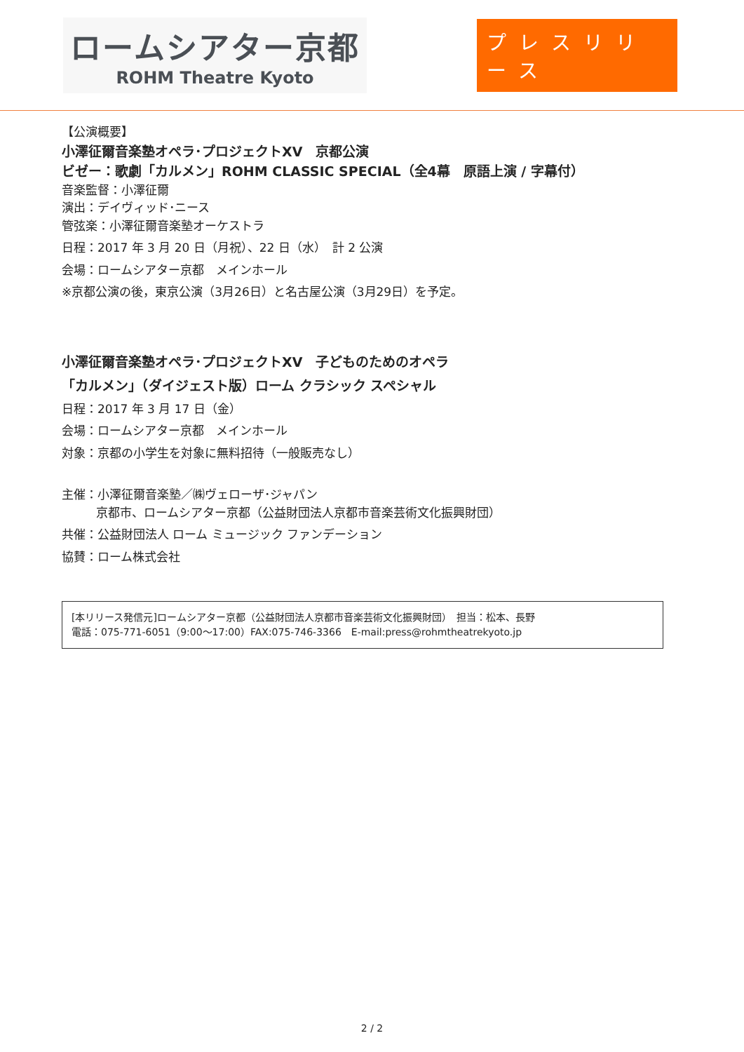ロームシアター京都
ROHM Theatre Kyoto
プレスリリース
【公演概要】
小澤征爾音楽塾オペラ･プロジェクトⅩⅤ　京都公演
ビゼー：歌劇「カルメン」ROHM CLASSIC SPECIAL（全4幕　原語上演 / 字幕付）
音楽監督：小澤征爾
演出：デイヴィッド･ニース
管弦楽：小澤征爾音楽塾オーケストラ
日程：2017 年 3 月 20 日（月祝）、22 日（水）　計 2 公演
会場：ロームシアター京都　メインホール
※京都公演の後，東京公演（3月26日）と名古屋公演（3月29日）を予定。
小澤征爾音楽塾オペラ･プロジェクトⅩⅤ　子どものためのオペラ
「カルメン」（ダイジェスト版）ローム クラシック スペシャル
日程：2017 年 3 月 17 日（金）
会場：ロームシアター京都　メインホール
対象：京都の小学生を対象に無料招待（一般販売なし）
主催：小澤征爾音楽塾／㈱ヴェローザ･ジャパン
京都市、ロームシアター京都（公益財団法人京都市音楽芸術文化振興財団）
共催：公益財団法人 ローム ミュージック ファンデーション
協賛：ローム株式会社
[本リリース発信元]ロームシアター京都（公益財団法人京都市音楽芸術文化振興財団）　担当：松本、長野
電話：075-771-6051（9:00～17:00）FAX:075-746-3366　E-mail:press@rohmtheatrekyoto.jp
2 / 2